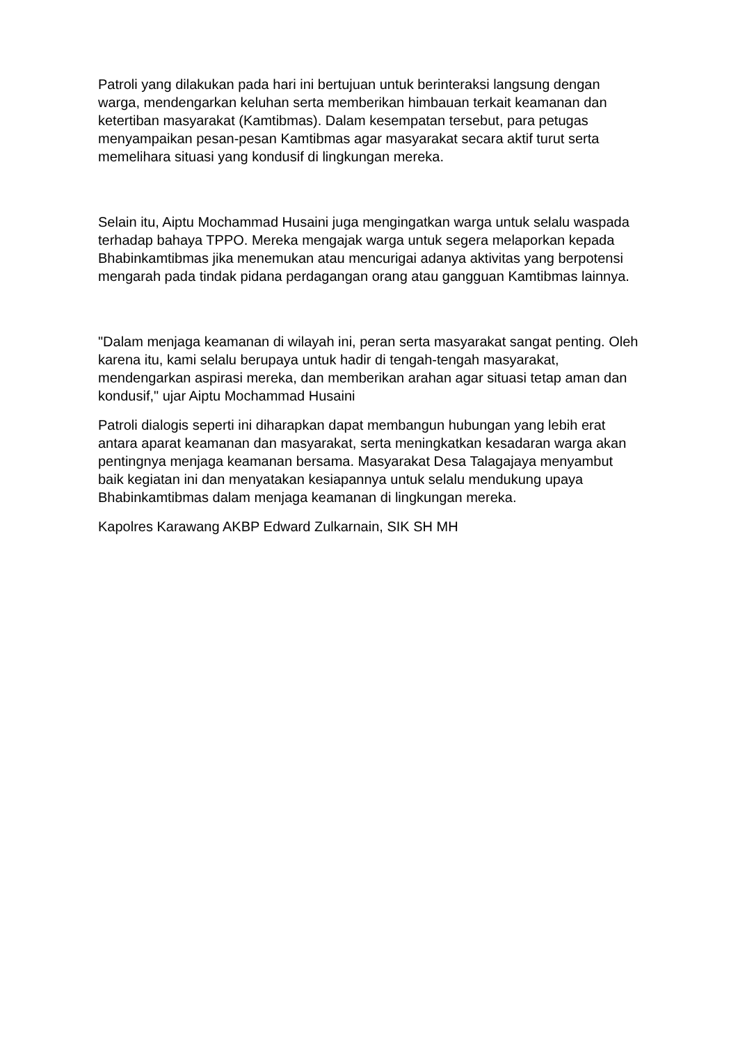Patroli yang dilakukan pada hari ini bertujuan untuk berinteraksi langsung dengan warga, mendengarkan keluhan serta memberikan himbauan terkait keamanan dan ketertiban masyarakat (Kamtibmas). Dalam kesempatan tersebut, para petugas menyampaikan pesan-pesan Kamtibmas agar masyarakat secara aktif turut serta memelihara situasi yang kondusif di lingkungan mereka.
Selain itu, Aiptu Mochammad Husaini juga mengingatkan warga untuk selalu waspada terhadap bahaya TPPO. Mereka mengajak warga untuk segera melaporkan kepada Bhabinkamtibmas jika menemukan atau mencurigai adanya aktivitas yang berpotensi mengarah pada tindak pidana perdagangan orang atau gangguan Kamtibmas lainnya.
"Dalam menjaga keamanan di wilayah ini, peran serta masyarakat sangat penting. Oleh karena itu, kami selalu berupaya untuk hadir di tengah-tengah masyarakat, mendengarkan aspirasi mereka, dan memberikan arahan agar situasi tetap aman dan kondusif," ujar Aiptu Mochammad Husaini
Patroli dialogis seperti ini diharapkan dapat membangun hubungan yang lebih erat antara aparat keamanan dan masyarakat, serta meningkatkan kesadaran warga akan pentingnya menjaga keamanan bersama. Masyarakat Desa Talagajaya menyambut baik kegiatan ini dan menyatakan kesiapannya untuk selalu mendukung upaya Bhabinkamtibmas dalam menjaga keamanan di lingkungan mereka.
Kapolres Karawang AKBP Edward Zulkarnain, SIK SH MH